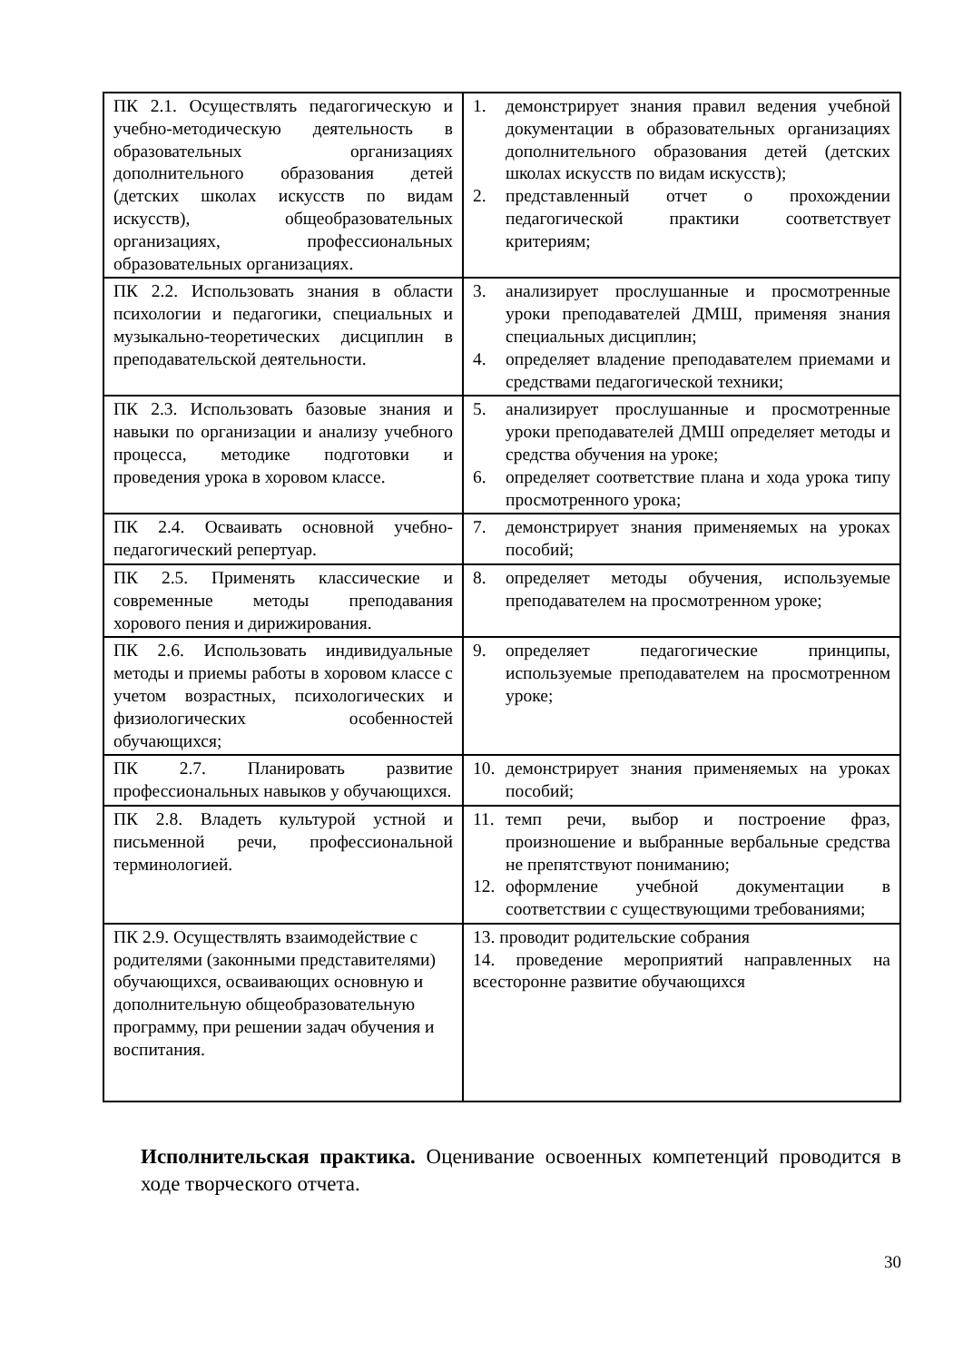| ПК 2.1. Осуществлять педагогическую и учебно-методическую деятельность в образовательных организациях дополнительного образования детей (детских школах искусств по видам искусств), общеобразовательных организациях, профессиональных образовательных организациях. | 1. демонстрирует знания правил ведения учебной документации в образовательных организациях дополнительного образования детей (детских школах искусств по видам искусств); 2. представленный отчет о прохождении педагогической практики соответствует критериям; |
| ПК 2.2. Использовать знания в области психологии и педагогики, специальных и музыкально-теоретических дисциплин в преподавательской деятельности. | 3. анализирует прослушанные и просмотренные уроки преподавателей ДМШ, применяя знания специальных дисциплин; 4. определяет владение преподавателем приемами и средствами педагогической техники; |
| ПК 2.3. Использовать базовые знания и навыки по организации и анализу учебного процесса, методике подготовки и проведения урока в хоровом классе. | 5. анализирует прослушанные и просмотренные уроки преподавателей ДМШ определяет методы и средства обучения на уроке; 6. определяет соответствие плана и хода урока типу просмотренного урока; |
| ПК 2.4. Осваивать основной учебно-педагогический репертуар. | 7. демонстрирует знания применяемых на уроках пособий; |
| ПК 2.5. Применять классические и современные методы преподавания хорового пения и дирижирования. | 8. определяет методы обучения, используемые преподавателем на просмотренном уроке; |
| ПК 2.6. Использовать индивидуальные методы и приемы работы в хоровом классе с учетом возрастных, психологических и физиологических особенностей обучающихся; | 9. определяет педагогические принципы, используемые преподавателем на просмотренном уроке; |
| ПК 2.7. Планировать развитие профессиональных навыков у обучающихся. | 10. демонстрирует знания применяемых на уроках пособий; |
| ПК 2.8. Владеть культурой устной и письменной речи, профессиональной терминологией. | 11. темп речи, выбор и построение фраз, произношение и выбранные вербальные средства не препятствуют пониманию; 12. оформление учебной документации в соответствии с существующими требованиями; |
| ПК 2.9. Осуществлять взаимодействие с родителями (законными представителями) обучающихся, осваивающих основную и дополнительную общеобразовательную программу, при решении задач обучения и воспитания. | 13. проводит родительские собрания 14. проведение мероприятий направленных на всесторонне развитие обучающихся |
Исполнительская практика. Оценивание освоенных компетенций проводится в ходе творческого отчета.
30